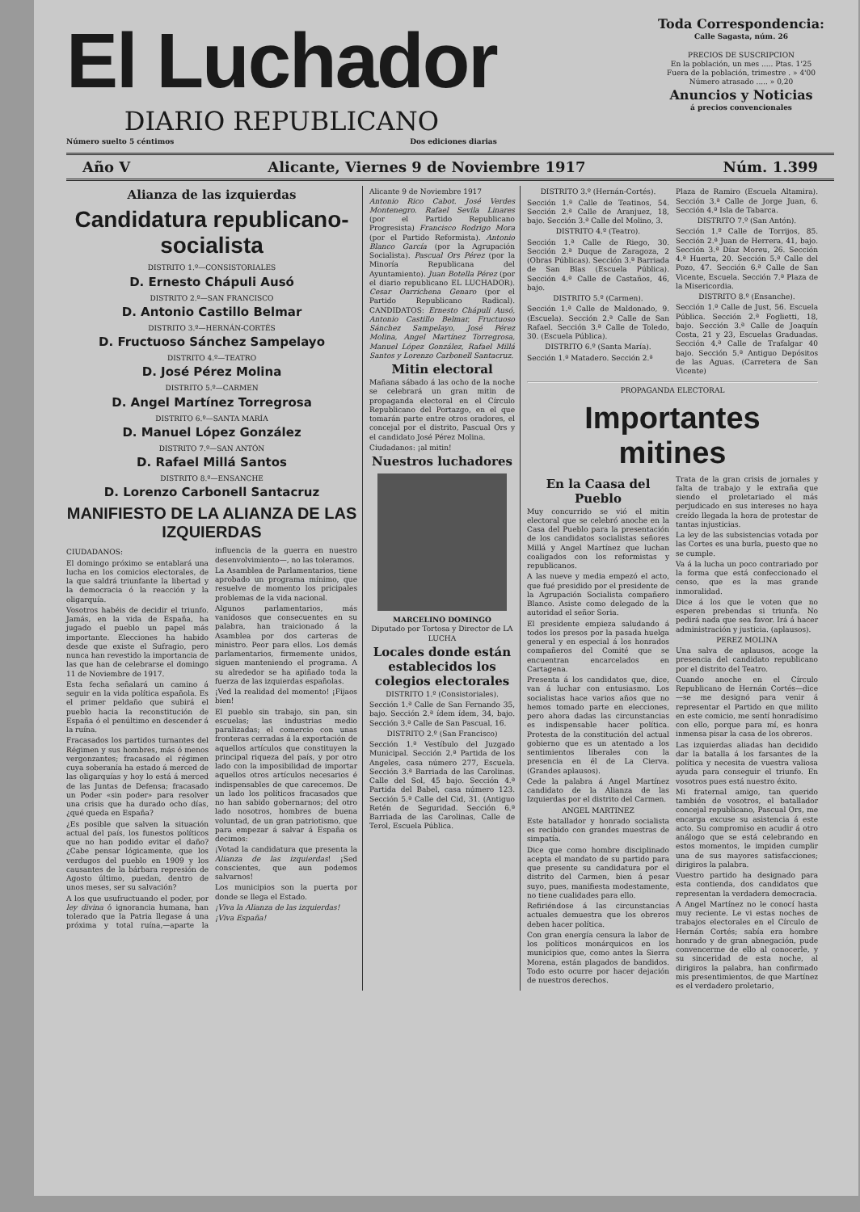El Luchador
DIARIO REPUBLICANO
Número suelto 5 céntimos Dos ediciones diarias
Toda Correspondencia:
Calle Sagasta, núm. 26
PRECIOS DE SUSCRIPCION
En la población, un mes ..... Ptas. 1'25
Fuera de la población, trimestre . » 4'00
Número atrasado ..... » 0,20
Anuncios y Noticias
á precios convencionales
Año V Alicante, Viernes 9 de Noviembre 1917 Núm. 1.399
Alianza de las izquierdas
Candidatura republicano-socialista
DISTRITO 1.º—CONSISTORIALES
D. Ernesto Chápuli Ausó
DISTRITO 2.º—SAN FRANCISCO
D. Antonio Castillo Belmar
DISTRITO 3.º—HERNÁN-CORTÉS
D. Fructuoso Sánchez Sampelayo
DISTRITO 4.º—TEATRO
D. José Pérez Molina
DISTRITO 5.º—CARMEN
D. Angel Martínez Torregrosa
DISTRITO 6.º—SANTA MARÍA
D. Manuel López González
DISTRITO 7.º—SAN ANTÓN
D. Rafael Millá Santos
DISTRITO 8.º—ENSANCHE
D. Lorenzo Carbonell Santacruz
MANIFIESTO DE LA ALIANZA DE LAS IZQUIERDAS
CIUDADANOS:
El domingo próximo se entablará una lucha en los comicios electorales, de la que saldrá triunfante la libertad y la democracia ó la reacción y la oligarquía.
Vosotros habéis de decidir el triunfo. Jamás, en la vida de España, ha jugado el pueblo un papel más importante. Elecciones ha habido desde que existe el Sufragio, pero nunca han revestido la importancia de las que han de celebrarse el domingo 11 de Noviembre de 1917.
Esta fecha señalará un camino á seguir en la vida política española. Es el primer peldaño que subirá el pueblo hacia la reconstitución de España ó el penúltimo en descender á la ruína.
Fracasados los partidos turnantes del Régimen y sus hombres, más ó menos vergonzantes; fracasado el régimen cuya soberanía ha estado á merced de las oligarquías y hoy lo está á merced de las Juntas de Defensa; fracasado un Poder «sin poder» para resolver una crisis que ha durado ocho días, ¿qué queda en España?
¿Es posible que salven la situación actual del país, los funestos políticos que no han podido evitar el daño? ¿Cabe pensar lógicamente, que los verdugos del pueblo en 1909 y los causantes de la bárbara represión de Agosto último, puedan, dentro de unos meses, ser su salvación?
A los que usufructuando el poder, por ley divina ó ignorancia humana, han tolerado que la Patria llegase á una próxima y total ruína,—aparte la influencia de la guerra en nuestro desenvolvimiento—, no las toleramos.
La Asamblea de Parlamentarios, tiene aprobado un programa mínimo, que resuelve de momento los pricipales problemas de la vida nacional.
Algunos parlamentarios, más vanidosos que consecuentes en su palabra, han traicionado á la Asamblea por dos carteras de ministro. Peor para ellos. Los demás parlamentarios, firmemente unidos, siguen manteniendo el programa. A su alrededor se ha apiñado toda la fuerza de las izquierdas españolas.
¡Ved la realidad del momento! ¡Fijaos bien!
El pueblo sin trabajo, sin pan, sin escuelas; las industrias medio paralizadas; el comercio con unas fronteras cerradas á la exportación de aquellos artículos que constituyen la principal riqueza del país, y por otro lado con la imposibilidad de importar aquellos otros artículos necesarios é indispensables de que carecemos. De un lado los políticos fracasados que no han sabido gobernarnos; del otro lado nosotros, hombres de buena voluntad, de un gran patriotismo, que para empezar á salvar á España os decimos:
¡Votad la candidatura que presenta la Alianza de las izquierdas! ¡Sed conscientes, que aun podemos salvarnos!
Los municipios son la puerta por donde se llega el Estado.
¡Viva la Alianza de las izquierdas!
¡Viva España!
Alicante 9 de Noviembre 1917
Antonio Rico Cabot. José Verdes Montenegro. Rafael Sevila Linares (por el Partido Republicano Progresista) Francisco Rodrigo Mora (por el Partido Reformista). Antonio Blanco García (por la Agrupación Socialista). Pascual Ors Pérez (por la Minoría Republicana del Ayuntamiento). Juan Botella Pérez (por el diario republicano EL LUCHADOR). Cesar Oarrichena Genaro (por el Partido Republicano Radical). CANDIDATOS: Ernesto Chápuli Ausó, Antonio Castillo Belmar, Fructuoso Sánchez Sampelayo, José Pérez Molina, Angel Martínez Torregrosa, Manuel López González, Rafael Millá Santos y Lorenzo Carbonell Santacruz.
Mitin electoral
Mañana sábado á las ocho de la noche se celebrará un gran mitin de propaganda electoral en el Círculo Republicano del Portazgo, en el que tomarán parte entre otros oradores, el concejal por el distrito, Pascual Ors y el candidato José Pérez Molina.
Ciudadanos: ¡al mitin!
Nuestros luchadores
MARCELINO DOMINGO
Diputado por Tortosa y Director de LA LUCHA
Locales donde están establecidos los colegios electorales
DISTRITO 1.º (Consistoriales).
Sección 1.ª Calle de San Fernando 35, bajo. Sección 2.ª ídem ídem, 34, bajo. Sección 3.ª Calle de San Pascual, 16.
DISTRITO 2.º (San Francisco)
Sección 1.ª Vestíbulo del Juzgado Municipal. Sección 2.ª Partida de los Angeles, casa número 277, Escuela. Sección 3.ª Barriada de las Carolinas. Calle del Sol, 45 bajo. Sección 4.ª Partida del Babel, casa número 123. Sección 5.ª Calle del Cid, 31. (Antiguo Retén de Seguridad. Sección 6.ª Barriada de las Carolinas, Calle de Terol, Escuela Pública.
DISTRITO 3.º (Hernán-Cortés).
Sección 1.ª Calle de Teatinos, 54. Sección 2.ª Calle de Aranjuez, 18, bajo. Sección 3.ª Calle del Molino, 3.
DISTRITO 4.º (Teatro).
Sección 1.ª Calle de Riego, 30. Sección 2.ª Duque de Zaragoza, 2 (Obras Públicas). Sección 3.ª Barriada de San Blas (Escuela Pública). Sección 4.ª Calle de Castaños, 46, bajo.
DISTRITO 5.º (Carmen).
Sección 1.ª Calle de Maldonado, 9. (Escuela). Sección 2.ª Calle de San Rafael. Sección 3.ª Calle de Toledo, 30. (Escuela Pública).
DISTRITO 6.º (Santa María).
Sección 1.ª Matadero. Sección 2.ª
Plaza de Ramiro (Escuela Altamira). Sección 3.ª Calle de Jorge Juan, 6. Sección 4.ª Isla de Tabarca.
DISTRITO 7.º (San Antón).
Sección 1.º Calle de Torrijos, 85. Sección 2.ª Juan de Herrera, 41, bajo. Sección 3.ª Díaz Moreu, 26. Sección 4.ª Huerta, 20. Sección 5.ª Calle del Pozo, 47. Sección 6.ª Calle de San Vicente, Escuela. Sección 7.ª Plaza de la Misericordia.
DISTRITO 8.º (Ensanche).
Sección 1.ª Calle de Just, 56. Escuela Pública. Sección 2.ª Foglietti, 18, bajo. Sección 3.ª Calle de Joaquín Costa, 21 y 23, Escuelas Graduadas. Sección 4.ª Calle de Trafalgar 40 bajo. Sección 5.ª Antiguo Depósitos de las Aguas. (Carretera de San Vicente)
PROPAGANDA ELECTORAL
Importantes mitines
En la Caasa del Pueblo
Muy concurrido se vió el mitin electoral que se celebró anoche en la Casa del Pueblo para la presentación de los candidatos socialistas señores Millá y Angel Martínez que luchan coaligados con los reformistas y republicanos.
A las nueve y media empezó el acto, que fué presidido por el presidente de la Agrupación Socialista compañero Blanco. Asiste como delegado de la autoridad el señor Soria.
El presidente empieza saludando á todos los presos por la pasada huelga general y en especial á los honrados compañeros del Comité que se encuentran encarcelados en Cartagena.
Presenta á los candidatos que, dice, van á luchar con entusiasmo. Los socialistas hace varios años que no hemos tomado parte en elecciones, pero ahora dadas las circunstancias es indispensable hacer política. Protesta de la constitución del actual gobierno que es un atentado a los sentimientos liberales con la presencia en él de La Cierva. (Grandes aplausos).
Cede la palabra á Angel Martínez candidato de la Alianza de las Izquierdas por el distrito del Carmen.
ANGEL MARTINEZ
Este batallador y honrado socialista es recibido con grandes muestras de simpatía.
Dice que como hombre disciplinado acepta el mandato de su partido para que presente su candidatura por el distrito del Carmen, bien á pesar suyo, pues, manifiesta modestamente, no tiene cualidades para ello.
Refiriéndose á las circunstancias actuales demuestra que los obreros deben hacer política.
Con gran energía censura la labor de los políticos monárquicos en los municipios que, como antes la Sierra Morena, están plagados de bandidos. Todo esto ocurre por hacer dejación de nuestros derechos.
Trata de la gran crisis de jornales y falta de trabajo y le extraña que siendo el proletariado el más perjudicado en sus intereses no haya creído llegada la hora de protestar de tantas injusticias.
La ley de las subsistencias votada por las Cortes es una burla, puesto que no se cumple.
Va á la lucha un poco contrariado por la forma que está confeccionado el censo, que es la mas grande inmoralidad.
Dice á los que le voten que no esperen prebendas si triunfa. No pedirá nada que sea favor. Irá á hacer administración y justicia. (aplausos).
PEREZ MOLINA
Una salva de aplausos, acoge la presencia del candidato republicano por el distrito del Teatro.
Cuando anoche en el Círculo Republicano de Hernán Cortés—dice—se me designó para venir á representar el Partido en que milito en este comicio, me sentí honradísimo con ello, porque para mí, es honra inmensa pisar la casa de los obreros.
Las izquierdas aliadas han decidido dar la batalla á los farsantes de la política y necesita de vuestra valiosa ayuda para conseguir el triunfo. En vosotros pues está nuestro éxito.
Mi fraternal amigo, tan querido también de vosotros, el batallador concejal republicano, Pascual Ors, me encarga excuse su asistencia á este acto. Su compromiso en acudir á otro análogo que se está celebrando en estos momentos, le impiden cumplir una de sus mayores satisfacciones; dirigiros la palabra.
Vuestro partido ha designado para esta contienda, dos candidatos que representan la verdadera democracia.
A Angel Martínez no le conocí hasta muy reciente. Le vi estas noches de trabajos electorales en el Círculo de Hernán Cortés; sabía era hombre honrado y de gran abnegación, pude convencerme de ello al conocerle, y su sinceridad de esta noche, al dirigiros la palabra, han confirmado mis presentimientos, de que Martínez es el verdadero proletario,